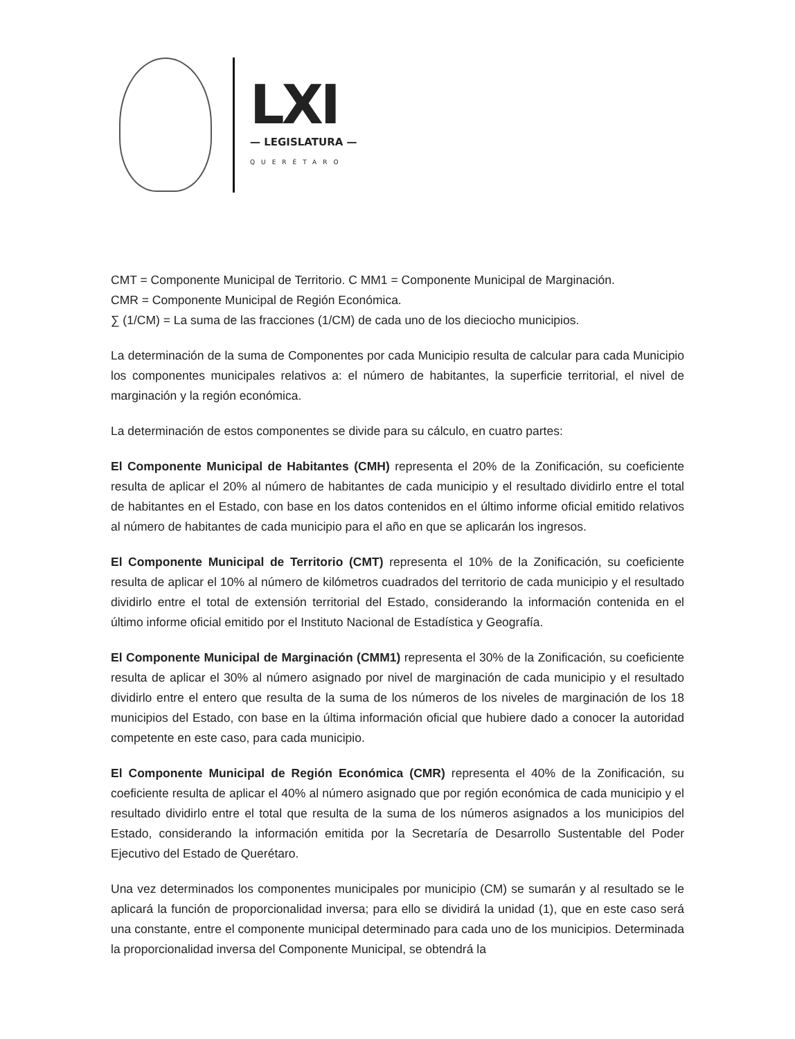LXI
— LEGISLATURA —
QUERÉTARO
CMT = Componente Municipal de Territorio. C MM1 = Componente Municipal de Marginación.
CMR = Componente Municipal de Región Económica.
∑ (1/CM) = La suma de las fracciones (1/CM) de cada uno de los dieciocho municipios.
La determinación de la suma de Componentes por cada Municipio resulta de calcular para cada Municipio los componentes municipales relativos a: el número de habitantes, la superficie territorial, el nivel de marginación y la región económica.
La determinación de estos componentes se divide para su cálculo, en cuatro partes:
El Componente Municipal de Habitantes (CMH) representa el 20% de la Zonificación, su coeficiente resulta de aplicar el 20% al número de habitantes de cada municipio y el resultado dividirlo entre el total de habitantes en el Estado, con base en los datos contenidos en el último informe oficial emitido relativos al número de habitantes de cada municipio para el año en que se aplicarán los ingresos.
El Componente Municipal de Territorio (CMT) representa el 10% de la Zonificación, su coeficiente resulta de aplicar el 10% al número de kilómetros cuadrados del territorio de cada municipio y el resultado dividirlo entre el total de extensión territorial del Estado, considerando la información contenida en el último informe oficial emitido por el Instituto Nacional de Estadística y Geografía.
El Componente Municipal de Marginación (CMM1) representa el 30% de la Zonificación, su coeficiente resulta de aplicar el 30% al número asignado por nivel de marginación de cada municipio y el resultado dividirlo entre el entero que resulta de la suma de los números de los niveles de marginación de los 18 municipios del Estado, con base en la última información oficial que hubiere dado a conocer la autoridad competente en este caso, para cada municipio.
El Componente Municipal de Región Económica (CMR) representa el 40% de la Zonificación, su coeficiente resulta de aplicar el 40% al número asignado que por región económica de cada municipio y el resultado dividirlo entre el total que resulta de la suma de los números asignados a los municipios del Estado, considerando la información emitida por la Secretaría de Desarrollo Sustentable del Poder Ejecutivo del Estado de Querétaro.
Una vez determinados los componentes municipales por municipio (CM) se sumarán y al resultado se le aplicará la función de proporcionalidad inversa; para ello se dividirá la unidad (1), que en este caso será una constante, entre el componente municipal determinado para cada uno de los municipios. Determinada la proporcionalidad inversa del Componente Municipal, se obtendrá la